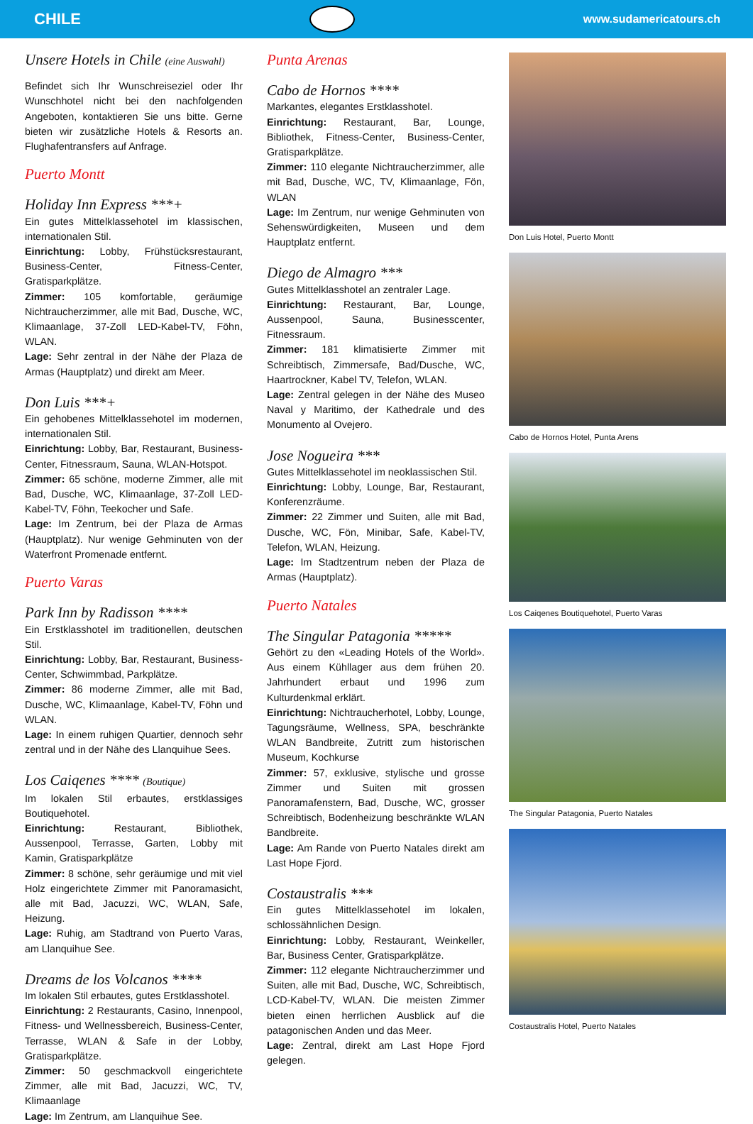CHILE
www.sudamericatours.ch
Unsere Hotels in Chile (eine Auswahl)
Befindet sich Ihr Wunschreiseziel oder Ihr Wunschhotel nicht bei den nachfolgenden Angeboten, kontaktieren Sie uns bitte. Gerne bieten wir zusätzliche Hotels & Resorts an. Flughafentransfers auf Anfrage.
Puerto Montt
Holiday Inn Express ***+
Ein gutes Mittelklassehotel im klassischen, internationalen Stil.
Einrichtung: Lobby, Frühstücksrestaurant, Business-Center, Fitness-Center, Gratisparkplätze.
Zimmer: 105 komfortable, geräumige Nichtraucherzimmer, alle mit Bad, Dusche, WC, Klimaanlage, 37-Zoll LED-Kabel-TV, Föhn, WLAN.
Lage: Sehr zentral in der Nähe der Plaza de Armas (Hauptplatz) und direkt am Meer.
Don Luis ***+
Ein gehobenes Mittelklassehotel im modernen, internationalen Stil.
Einrichtung: Lobby, Bar, Restaurant, Business-Center, Fitnessraum, Sauna, WLAN-Hotspot.
Zimmer: 65 schöne, moderne Zimmer, alle mit Bad, Dusche, WC, Klimaanlage, 37-Zoll LED-Kabel-TV, Föhn, Teekocher und Safe.
Lage: Im Zentrum, bei der Plaza de Armas (Hauptplatz). Nur wenige Gehminuten von der Waterfront Promenade entfernt.
Puerto Varas
Park Inn by Radisson ****
Ein Erstklasshotel im traditionellen, deutschen Stil.
Einrichtung: Lobby, Bar, Restaurant, Business-Center, Schwimmbad, Parkplätze.
Zimmer: 86 moderne Zimmer, alle mit Bad, Dusche, WC, Klimaanlage, Kabel-TV, Föhn und WLAN.
Lage: In einem ruhigen Quartier, dennoch sehr zentral und in der Nähe des Llanquihue Sees.
Los Caiqenes **** (Boutique)
Im lokalen Stil erbautes, erstklassiges Boutiquehotel.
Einrichtung: Restaurant, Bibliothek, Aussenpool, Terrasse, Garten, Lobby mit Kamin, Gratisparkplätze
Zimmer: 8 schöne, sehr geräumige und mit viel Holz eingerichtete Zimmer mit Panoramasicht, alle mit Bad, Jacuzzi, WC, WLAN, Safe, Heizung.
Lage: Ruhig, am Stadtrand von Puerto Varas, am Llanquihue See.
Dreams de los Volcanos ****
Im lokalen Stil erbautes, gutes Erstklasshotel.
Einrichtung: 2 Restaurants, Casino, Innenpool, Fitness- und Wellnessbereich, Business-Center, Terrasse, WLAN & Safe in der Lobby, Gratisparkplätze.
Zimmer: 50 geschmackvoll eingerichtete Zimmer, alle mit Bad, Jacuzzi, WC, TV, Klimaanlage
Lage: Im Zentrum, am Llanquihue See.
Punta Arenas
Cabo de Hornos ****
Markantes, elegantes Erstklasshotel.
Einrichtung: Restaurant, Bar, Lounge, Bibliothek, Fitness-Center, Business-Center, Gratisparkplätze.
Zimmer: 110 elegante Nichtraucherzimmer, alle mit Bad, Dusche, WC, TV, Klimaanlage, Fön, WLAN
Lage: Im Zentrum, nur wenige Gehminuten von Sehenswürdigkeiten, Museen und dem Hauptplatz entfernt.
Diego de Almagro ***
Gutes Mittelklasshotel an zentraler Lage.
Einrichtung: Restaurant, Bar, Lounge, Aussenpool, Sauna, Businesscenter, Fitnessraum.
Zimmer: 181 klimatisierte Zimmer mit Schreibtisch, Zimmersafe, Bad/Dusche, WC, Haartrockner, Kabel TV, Telefon, WLAN.
Lage: Zentral gelegen in der Nähe des Museo Naval y Maritimo, der Kathedrale und des Monumento al Ovejero.
Jose Nogueira ***
Gutes Mittelklassehotel im neoklassischen Stil.
Einrichtung: Lobby, Lounge, Bar, Restaurant, Konferenzräume.
Zimmer: 22 Zimmer und Suiten, alle mit Bad, Dusche, WC, Fön, Minibar, Safe, Kabel-TV, Telefon, WLAN, Heizung.
Lage: Im Stadtzentrum neben der Plaza de Armas (Hauptplatz).
Puerto Natales
The Singular Patagonia *****
Gehört zu den «Leading Hotels of the World». Aus einem Kühllager aus dem frühen 20. Jahrhundert erbaut und 1996 zum Kulturdenkmal erklärt.
Einrichtung: Nichtraucherhotel, Lobby, Lounge, Tagungsräume, Wellness, SPA, beschränkte WLAN Bandbreite, Zutritt zum historischen Museum, Kochkurse
Zimmer: 57, exklusive, stylische und grosse Zimmer und Suiten mit grossen Panoramafenstern, Bad, Dusche, WC, grosser Schreibtisch, Bodenheizung beschränkte WLAN Bandbreite.
Lage: Am Rande von Puerto Natales direkt am Last Hope Fjord.
Costaustralis ***
Ein gutes Mittelklassehotel im lokalen, schlossähnlichen Design.
Einrichtung: Lobby, Restaurant, Weinkeller, Bar, Business Center, Gratisparkplätze.
Zimmer: 112 elegante Nichtraucherzimmer und Suiten, alle mit Bad, Dusche, WC, Schreibtisch, LCD-Kabel-TV, WLAN. Die meisten Zimmer bieten einen herrlichen Ausblick auf die patagonischen Anden und das Meer.
Lage: Zentral, direkt am Last Hope Fjord gelegen.
Don Luis Hotel, Puerto Montt
Cabo de Hornos Hotel, Punta Arens
Los Caiqenes Boutiquehotel, Puerto Varas
The Singular Patagonia, Puerto Natales
Costaustralis Hotel, Puerto Natales